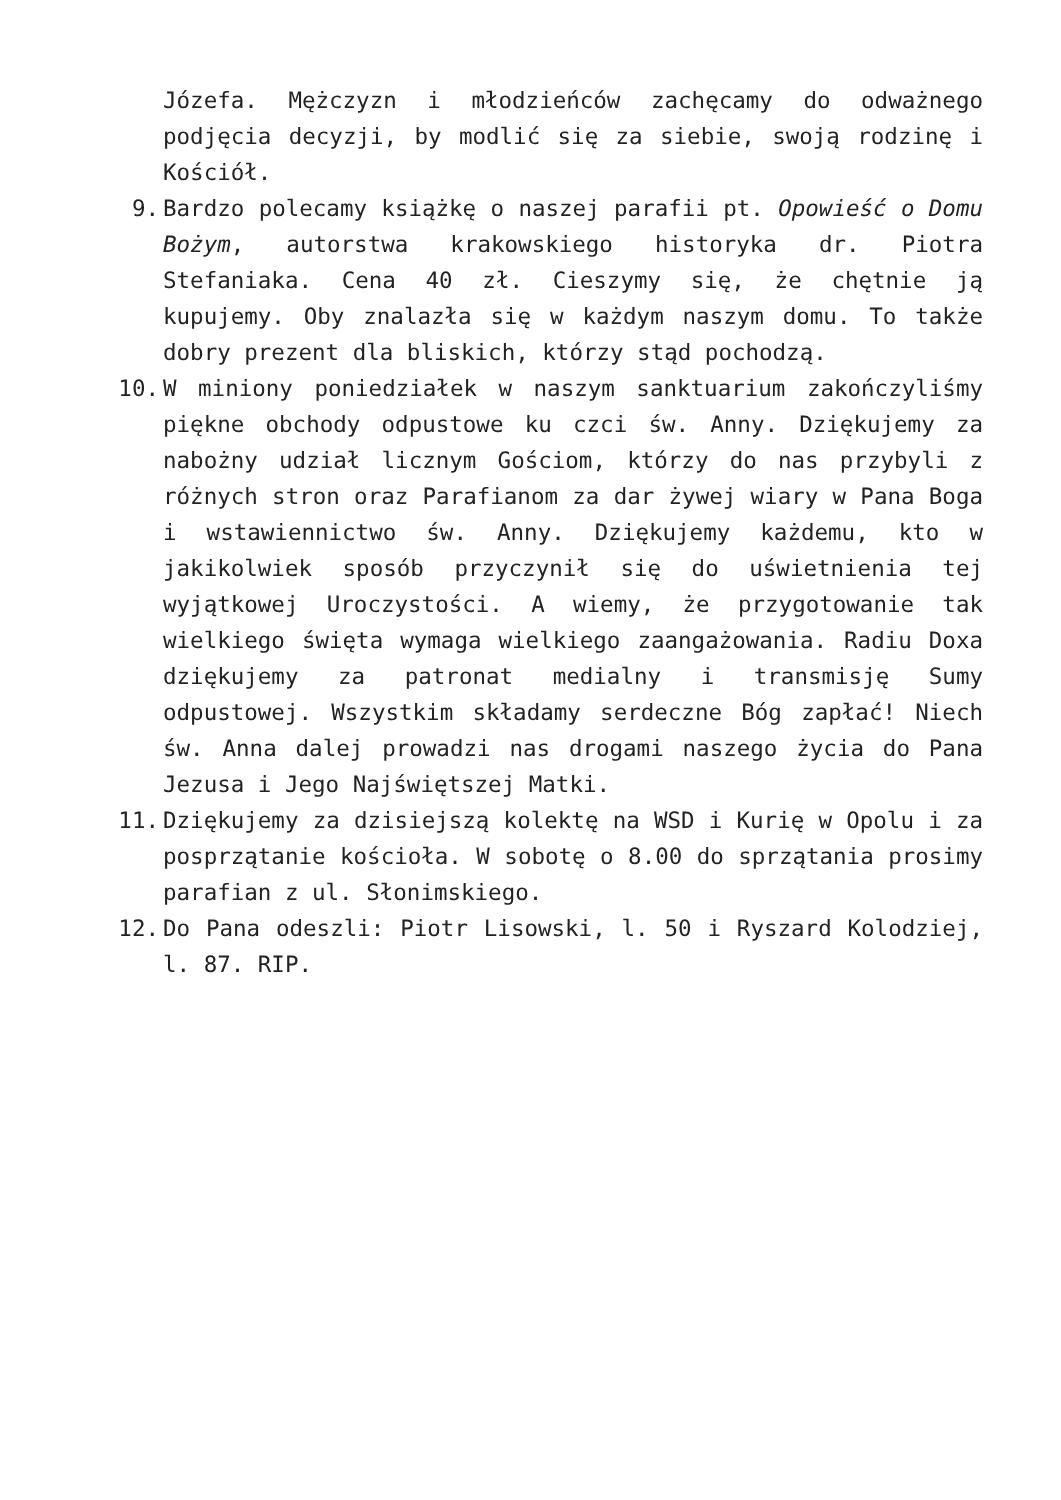Józefa. Mężczyzn i młodzieńców zachęcamy do odważnego podjęcia decyzji, by modlić się za siebie, swoją rodzinę i Kościół.
9. Bardzo polecamy książkę o naszej parafii pt. Opowieść o Domu Bożym, autorstwa krakowskiego historyka dr. Piotra Stefaniaka. Cena 40 zł. Cieszymy się, że chętnie ją kupujemy. Oby znalazła się w każdym naszym domu. To także dobry prezent dla bliskich, którzy stąd pochodzą.
10. W miniony poniedziałek w naszym sanktuarium zakończyliśmy piękne obchody odpustowe ku czci św. Anny. Dziękujemy za nabożny udział licznym Gościom, którzy do nas przybyli z różnych stron oraz Parafianom za dar żywej wiary w Pana Boga i wstawiennictwo św. Anny. Dziękujemy każdemu, kto w jakikolwiek sposób przyczynił się do uświetnienia tej wyjątkowej Uroczystości. A wiemy, że przygotowanie tak wielkiego święta wymaga wielkiego zaangażowania. Radiu Doxa dziękujemy za patronat medialny i transmisję Sumy odpustowej. Wszystkim składamy serdeczne Bóg zapłać! Niech św. Anna dalej prowadzi nas drogami naszego życia do Pana Jezusa i Jego Najświętszej Matki.
11. Dziękujemy za dzisiejszą kolektę na WSD i Kurię w Opolu i za posprzątanie kościoła. W sobotę o 8.00 do sprzątania prosimy parafian z ul. Słonimskiego.
12. Do Pana odeszli: Piotr Lisowski, l. 50 i Ryszard Kolodziej, l. 87. RIP.